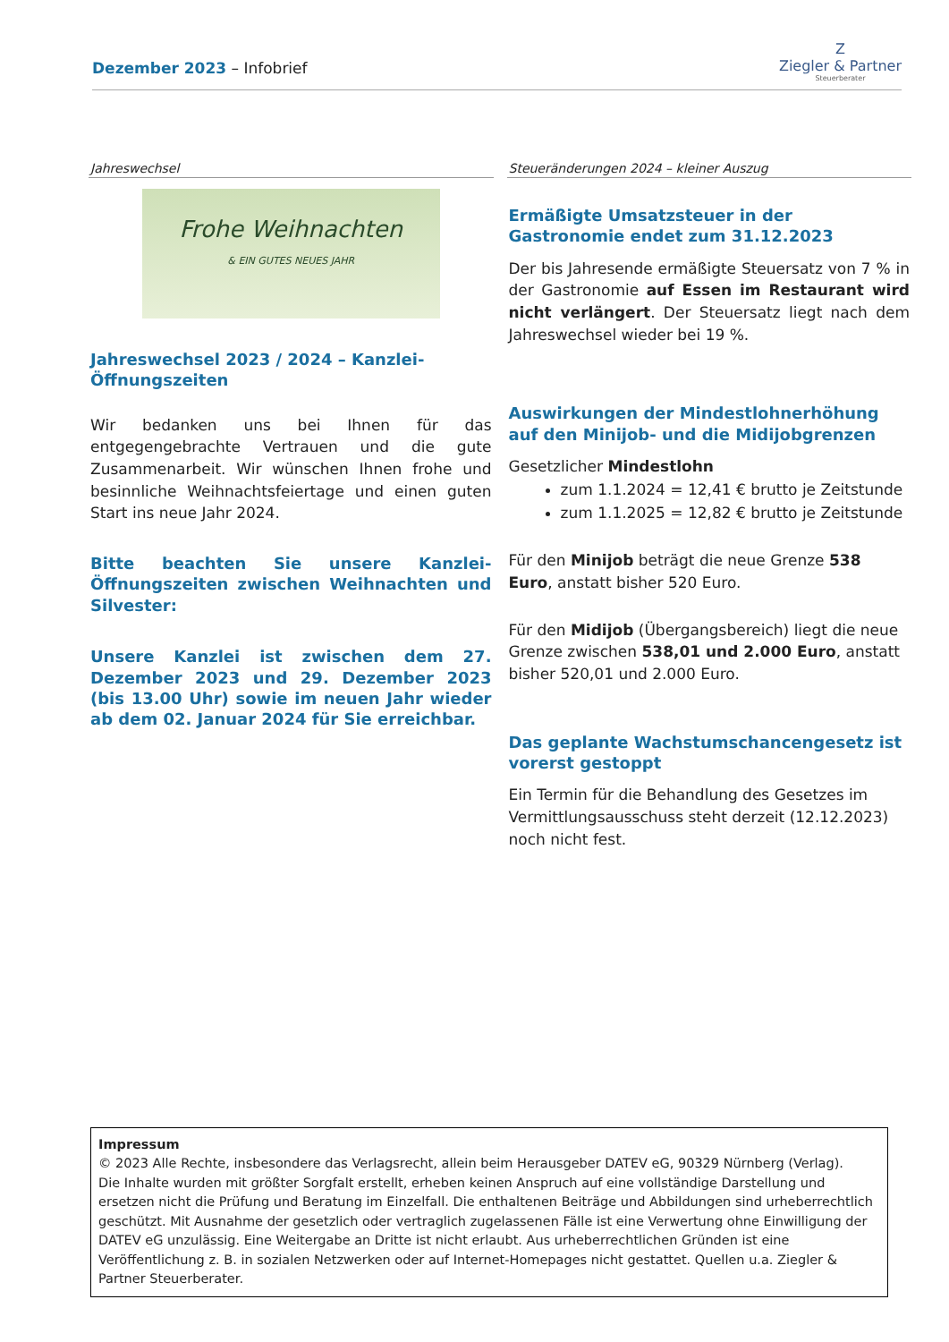Dezember 2023 – Infobrief
Z
Ziegler & Partner
Steuerberater
Jahreswechsel
Frohe Weihnachten
& EIN GUTES NEUES JAHR
Jahreswechsel 2023 / 2024 – Kanzlei-Öffnungszeiten
Wir bedanken uns bei Ihnen für das entgegengebrachte Vertrauen und die gute Zusammenarbeit. Wir wünschen Ihnen frohe und besinnliche Weihnachtsfeiertage und einen guten Start ins neue Jahr 2024.
Bitte beachten Sie unsere Kanzlei-Öffnungszeiten zwischen Weihnachten und Silvester:
Unsere Kanzlei ist zwischen dem 27. Dezember 2023 und 29. Dezember 2023 (bis 13.00 Uhr) sowie im neuen Jahr wieder ab dem 02. Januar 2024 für Sie erreichbar.
Steueränderungen 2024 – kleiner Auszug
Ermäßigte Umsatzsteuer in der Gastronomie endet zum 31.12.2023
Der bis Jahresende ermäßigte Steuersatz von 7 % in der Gastronomie auf Essen im Restaurant wird nicht verlängert. Der Steuersatz liegt nach dem Jahreswechsel wieder bei 19 %.
Auswirkungen der Mindestlohnerhöhung auf den Minijob- und die Midijobgrenzen
Gesetzlicher Mindestlohn
zum 1.1.2024 = 12,41 € brutto je Zeitstunde
zum 1.1.2025 = 12,82 € brutto je Zeitstunde
Für den Minijob beträgt die neue Grenze 538 Euro, anstatt bisher 520 Euro.
Für den Midijob (Übergangsbereich) liegt die neue Grenze zwischen 538,01 und 2.000 Euro, anstatt bisher 520,01 und 2.000 Euro.
Das geplante Wachstumschancengesetz ist vorerst gestoppt
Ein Termin für die Behandlung des Gesetzes im Vermittlungsausschuss steht derzeit (12.12.2023) noch nicht fest.
Impressum
© 2023 Alle Rechte, insbesondere das Verlagsrecht, allein beim Herausgeber DATEV eG, 90329 Nürnberg (Verlag).
Die Inhalte wurden mit größter Sorgfalt erstellt, erheben keinen Anspruch auf eine vollständige Darstellung und ersetzen nicht die Prüfung und Beratung im Einzelfall. Die enthaltenen Beiträge und Abbildungen sind urheberrechtlich geschützt. Mit Ausnahme der gesetzlich oder vertraglich zugelassenen Fälle ist eine Verwertung ohne Einwilligung der DATEV eG unzulässig. Eine Weitergabe an Dritte ist nicht erlaubt. Aus urheberrechtlichen Gründen ist eine Veröffentlichung z. B. in sozialen Netzwerken oder auf Internet-Homepages nicht gestattet. Quellen u.a. Ziegler & Partner Steuerberater.